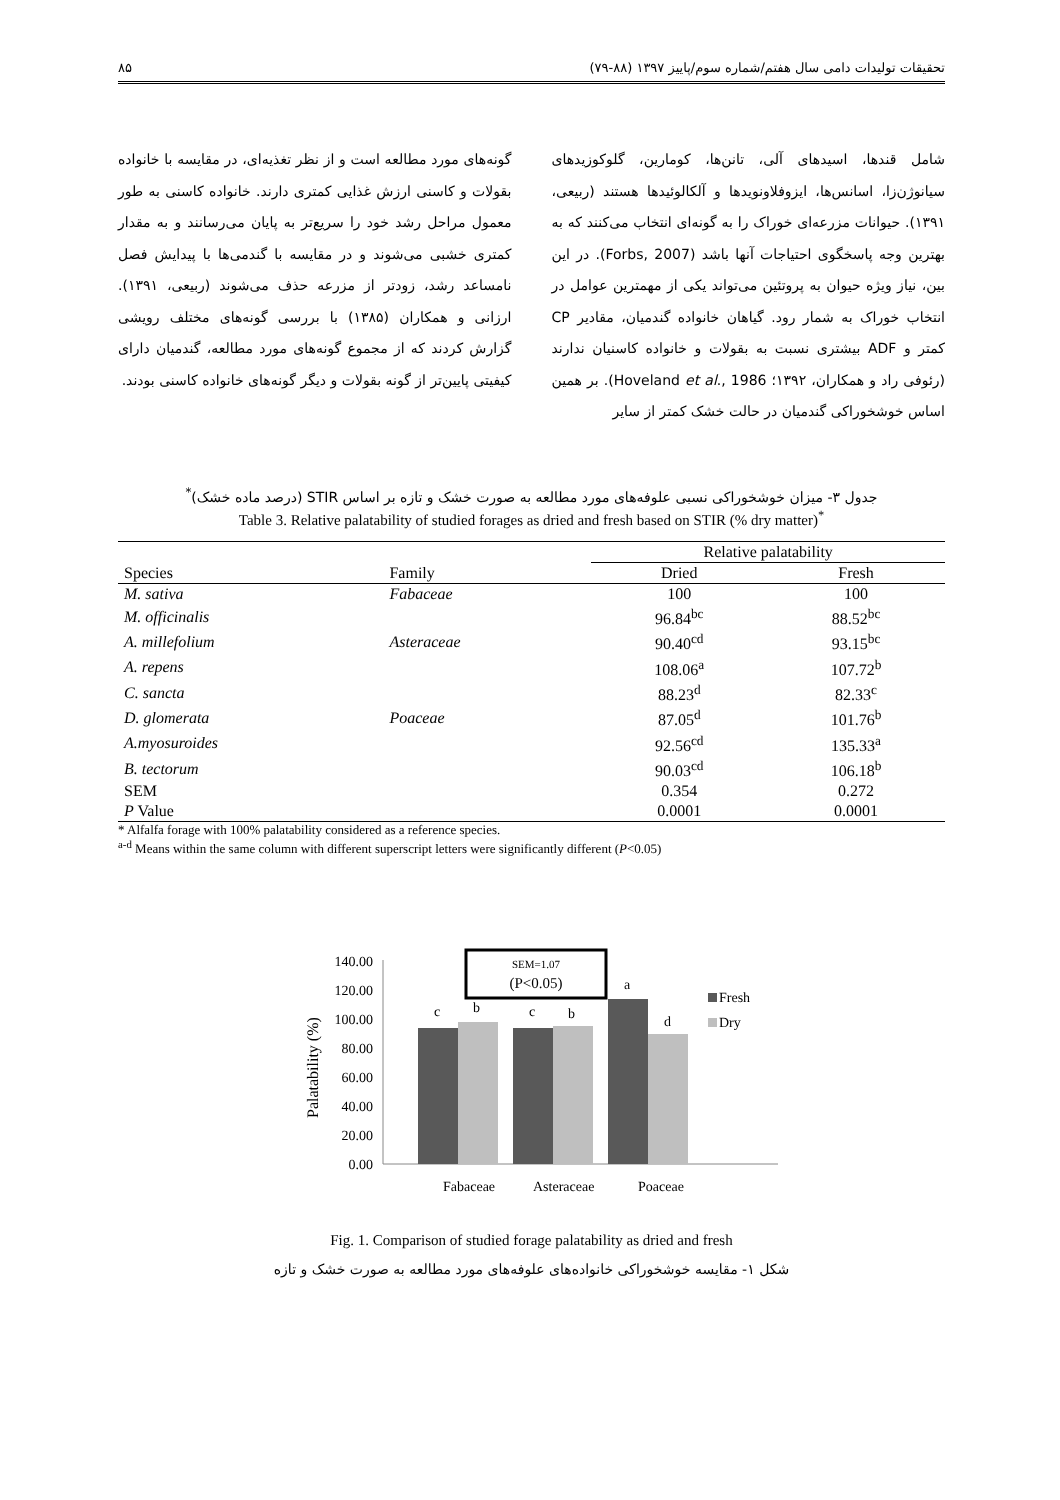تحقیقات تولیدات دامی سال هفتم/شماره سوم/پاییز ۱۳۹۷ (۸۸-۷۹) ۸۵
شامل قندها، اسیدهای آلی، تانن‌ها، کومارین، گلوکوزیدهای سیانوژن‌زا، اسانس‌ها، ایزوفلاونویدها و آلکالوئیدها هستند (ربیعی، ۱۳۹۱). حیوانات مزرعه‌ای خوراک را به گونه‌ای انتخاب می‌کنند که به بهترین وجه پاسخگوی احتیاجات آنها باشد (Forbs, 2007). در این بین، نیاز ویژه حیوان به پروتئین می‌تواند یکی از مهمترین عوامل در انتخاب خوراک به شمار رود. گیاهان خانواده گندمیان، مقادیر CP کمتر و ADF بیشتری نسبت به بقولات و خانواده کاسنیان ندارند (رئوفی راد و همکاران، ۱۳۹۲؛ Hoveland et al., 1986). بر همین اساس خوشخوراکی گندمیان در حالت خشک کمتر از سایر
گونه‌های مورد مطالعه است و از نظر تغذیه‌ای، در مقایسه با خانواده بقولات و کاسنی ارزش غذایی کمتری دارند. خانواده کاسنی به طور معمول مراحل رشد خود را سریع‌تر به پایان می‌رسانند و به مقدار کمتری خشبی می‌شوند و در مقایسه با گندمی‌ها با پیدایش فصل نامساعد رشد، زودتر از مزرعه حذف می‌شوند (ربیعی، ۱۳۹۱). ارزانی و همکاران (۱۳۸۵) با بررسی گونه‌های مختلف رویشی گزارش کردند که از مجموع گونه‌های مورد مطالعه، گندمیان دارای کیفیتی پایین‌تر از گونه بقولات و دیگر گونه‌های خانواده کاسنی بودند.
جدول ۳- میزان خوشخوراکی نسبی علوفه‌های مورد مطالعه به صورت خشک و تازه بر اساس STIR (درصد ماده خشک)<sup>*</sup>
Table 3. Relative palatability of studied forages as dried and fresh based on STIR (% dry matter)<sup>*</sup>
| | | Relative palatability | |
| --- | --- | --- | --- |
| Species | Family | Dried | Fresh |
| M. sativa | Fabaceae | 100 | 100 |
| M. officinalis | | 96.84<sup>bc</sup> | 88.52<sup>bc</sup> |
| A. millefolium | Asteraceae | 90.40<sup>cd</sup> | 93.15<sup>bc</sup> |
| A. repens | | 108.06<sup>a</sup> | 107.72<sup>b</sup> |
| C. sancta | | 88.23<sup>d</sup> | 82.33<sup>c</sup> |
| D. glomerata | Poaceae | 87.05<sup>d</sup> | 101.76<sup>b</sup> |
| A.myosuroides | | 92.56<sup>cd</sup> | 135.33<sup>a</sup> |
| B. tectorum | | 90.03<sup>cd</sup> | 106.18<sup>b</sup> |
| SEM | | 0.354 | 0.272 |
| P Value | | 0.0001 | 0.0001 |
* Alfalfa forage with 100% palatability considered as a reference species.
<sup>a-d</sup> Means within the same column with different superscript letters were significantly different (P<0.05)
Palatability (%)
140.00
120.00
100.00
80.00
60.00
40.00
20.00
0.00
c
b
c
b
a
d
SEM=1.07
(P<0.05)
Fresh
Dry
Fabaceae
Asteraceae
Poaceae
Fig. 1. Comparison of studied forage palatability as dried and fresh
شکل ۱- مقایسه خوشخوراکی خانواده‌های علوفه‌های مورد مطالعه به صورت خشک و تازه